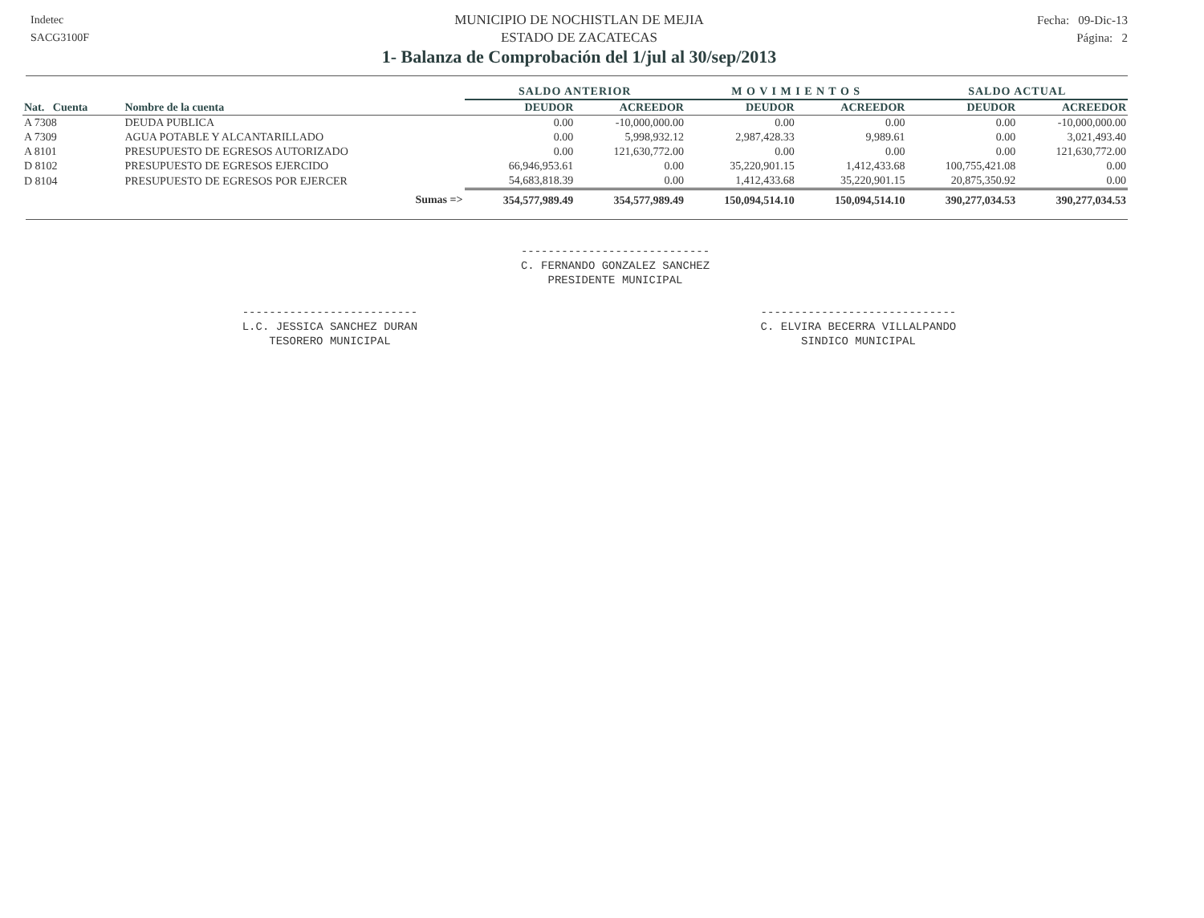Indetec
SACG3100F
MUNICIPIO DE NOCHISTLAN DE MEJIA
ESTADO DE ZACATECAS
1- Balanza de Comprobación del 1/jul al 30/sep/2013
Fecha: 09-Dic-13
Página: 2
| | | SALDO ANTERIOR | | M O V I M I E N T O S | | SALDO ACTUAL | |
| --- | --- | --- | --- | --- | --- | --- | --- |
| Nat. Cuenta | Nombre de la cuenta | DEUDOR | ACREEDOR | DEUDOR | ACREEDOR | DEUDOR | ACREEDOR |
| A 7308 | DEUDA PUBLICA | 0.00 | -10,000,000.00 | 0.00 | 0.00 | 0.00 | -10,000,000.00 |
| A 7309 | AGUA POTABLE Y ALCANTARILLADO | 0.00 | 5,998,932.12 | 2,987,428.33 | 9,989.61 | 0.00 | 3,021,493.40 |
| A 8101 | PRESUPUESTO DE EGRESOS AUTORIZADO | 0.00 | 121,630,772.00 | 0.00 | 0.00 | 0.00 | 121,630,772.00 |
| D 8102 | PRESUPUESTO DE EGRESOS EJERCIDO | 66,946,953.61 | 0.00 | 35,220,901.15 | 1,412,433.68 | 100,755,421.08 | 0.00 |
| D 8104 | PRESUPUESTO DE EGRESOS POR EJERCER | 54,683,818.39 | 0.00 | 1,412,433.68 | 35,220,901.15 | 20,875,350.92 | 0.00 |
| | Sumas => | 354,577,989.49 | 354,577,989.49 | 150,094,514.10 | 150,094,514.10 | 390,277,034.53 | 390,277,034.53 |
----------------------------
C. FERNANDO GONZALEZ SANCHEZ
PRESIDENTE MUNICIPAL
--------------------------
L.C. JESSICA SANCHEZ DURAN
TESORERO MUNICIPAL
-----------------------------
C. ELVIRA BECERRA VILLALPANDO
SINDICO MUNICIPAL